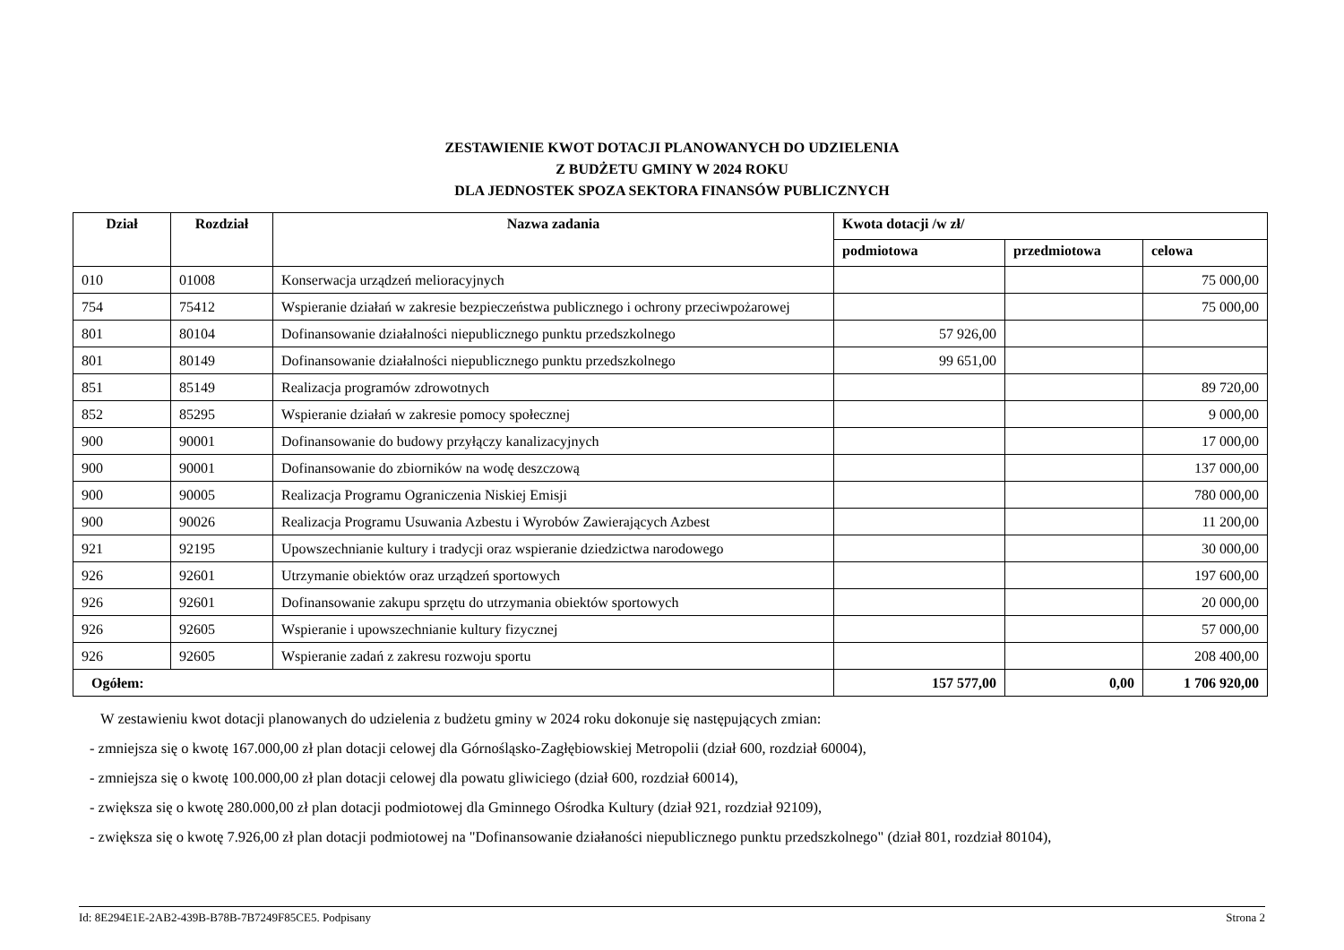ZESTAWIENIE KWOT DOTACJI PLANOWANYCH DO UDZIELENIA
Z BUDŻETU GMINY W 2024 ROKU
DLA JEDNOSTEK SPOZA SEKTORA FINANSÓW PUBLICZNYCH
| Dział | Rozdział | Nazwa zadania | Kwota dotacji /w zł/ | | |
| --- | --- | --- | --- | --- | --- |
| | | | podmiotowa | przedmiotowa | celowa |
| 010 | 01008 | Konserwacja urządzeń melioracyjnych | | | 75 000,00 |
| 754 | 75412 | Wspieranie działań w zakresie bezpieczeństwa publicznego i ochrony przeciwpożarowej | | | 75 000,00 |
| 801 | 80104 | Dofinansowanie działalności niepublicznego punktu przedszkolnego | 57 926,00 | | |
| 801 | 80149 | Dofinansowanie działalności niepublicznego punktu przedszkolnego | 99 651,00 | | |
| 851 | 85149 | Realizacja programów zdrowotnych | | | 89 720,00 |
| 852 | 85295 | Wspieranie działań w zakresie pomocy społecznej | | | 9 000,00 |
| 900 | 90001 | Dofinansowanie do budowy przyłączy kanalizacyjnych | | | 17 000,00 |
| 900 | 90001 | Dofinansowanie do zbiorników na wodę deszczową | | | 137 000,00 |
| 900 | 90005 | Realizacja Programu Ograniczenia Niskiej Emisji | | | 780 000,00 |
| 900 | 90026 | Realizacja Programu Usuwania Azbestu i Wyrobów Zawierających Azbest | | | 11 200,00 |
| 921 | 92195 | Upowszechnianie kultury i tradycji oraz wspieranie dziedzictwa narodowego | | | 30 000,00 |
| 926 | 92601 | Utrzymanie obiektów oraz urządzeń sportowych | | | 197 600,00 |
| 926 | 92601 | Dofinansowanie zakupu sprzętu do utrzymania obiektów sportowych | | | 20 000,00 |
| 926 | 92605 | Wspieranie i upowszechnianie kultury fizycznej | | | 57 000,00 |
| 926 | 92605 | Wspieranie zadań z zakresu rozwoju sportu | | | 208 400,00 |
| Ogółem: | | | 157 577,00 | 0,00 | 1 706 920,00 |
W zestawieniu kwot dotacji planowanych do udzielenia z budżetu gminy w 2024 roku dokonuje się następujących zmian:
- zmniejsza się o kwotę 167.000,00 zł plan dotacji celowej dla Górnośląsko-Zagłębiowskiej Metropolii (dział 600, rozdział 60004),
- zmniejsza się o kwotę 100.000,00 zł plan dotacji celowej dla powatu gliwiciego (dział 600, rozdział 60014),
- zwiększa się o kwotę 280.000,00 zł plan dotacji podmiotowej dla Gminnego Ośrodka Kultury (dział 921, rozdział 92109),
- zwiększa się o kwotę 7.926,00 zł plan dotacji podmiotowej na "Dofinansowanie działaności niepublicznego punktu przedszkolnego" (dział 801, rozdział 80104),
Id: 8E294E1E-2AB2-439B-B78B-7B7249F85CE5. Podpisany Strona 2